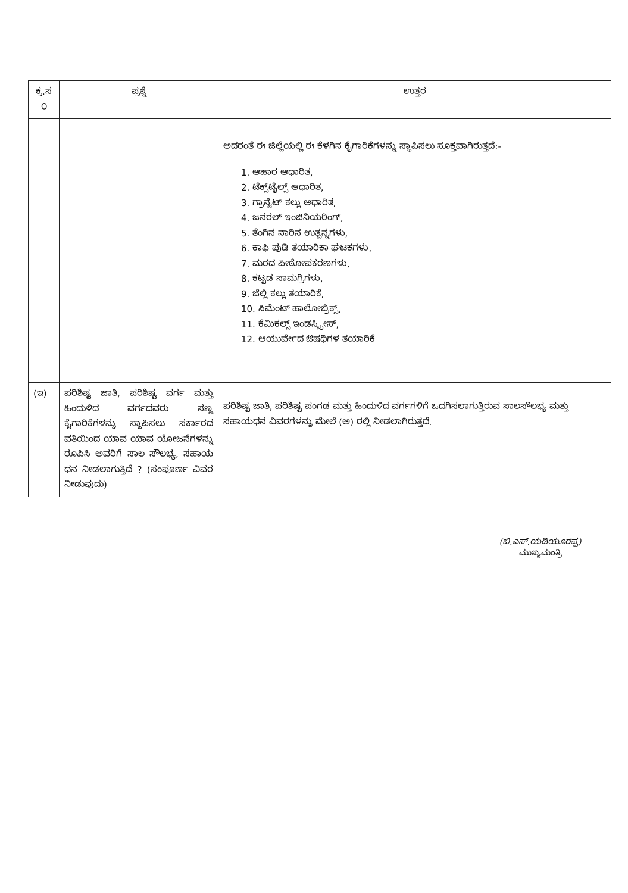| ಕ್ರ.ಸ ೦ | ಪ್ರಶ್ನೆ | ಉತ್ತರ |
| --- | --- | --- |
| | | ಅದರಂತೆ ಈ ಜಿಲ್ಲೆಯಲ್ಲಿ ಈ ಕೆಳಗಿನ ಕೈಗಾರಿಕೆಗಳನ್ನು ಸ್ಥಾಪಿಸಲು ಸೂಕ್ತವಾಗಿರುತ್ತದೆ:- 1. ಆಹಾರ ಆಧಾರಿತ, 2. ಟೆಕ್ಸ್‌ಟೈಲ್ಸ್ ಆಧಾರಿತ, 3. ಗ್ರಾನೈಟ್ ಕಲ್ಲು ಆಧಾರಿತ, 4. ಜನರಲ್ ಇಂಜಿನಿಯರಿಂಗ್, 5. ತೆಂಗಿನ ನಾರಿನ ಉತ್ಪನ್ನಗಳು, 6. ಕಾಫಿ ಪುಡಿ ತಯಾರಿಕಾ ಘಟಕಗಳು, 7. ಮರದ ಪೀಠೋಪಕರಣಗಳು, 8. ಕಟ್ಟಡ ಸಾಮಗ್ರಿಗಳು, 9. ಜೆಲ್ಲಿ ಕಲ್ಲು ತಯಾರಿಕೆ, 10. ಸಿಮೆಂಟ್ ಹಾಲೋಬ್ರಿಕ್ಸ್, 11. ಕೆಮಿಕಲ್ಸ್ ಇಂಡಸ್ಟ್ರೀಸ್, 12. ಆಯುರ್ವೇದ ಔಷಧಿಗಳ ತಯಾರಿಕೆ |
| (ಇ) | ಪರಿಶಿಷ್ಟ ಜಾತಿ, ಪರಿಶಿಷ್ಟ ವರ್ಗ ಮತ್ತು ಹಿಂದುಳಿದ ವರ್ಗದವರು ಸಣ್ಣ ಕೈಗಾರಿಕೆಗಳನ್ನು ಸ್ಥಾಪಿಸಲು ಸರ್ಕಾರದ ವತಿಯಿಂದ ಯಾವ ಯಾವ ಯೋಜನೆಗಳನ್ನು ರೂಪಿಸಿ ಅವರಿಗೆ ಸಾಲ ಸೌಲಭ್ಯ, ಸಹಾಯ ಧನ ನೀಡಲಾಗುತ್ತಿದೆ ? (ಸಂಪೂರ್ಣ ವಿವರ ನೀಡುವುದು) | ಪರಿಶಿಷ್ಟ ಜಾತಿ, ಪರಿಶಿಷ್ಟ ಪಂಗಡ ಮತ್ತು ಹಿಂದುಳಿದ ವರ್ಗಗಳಿಗೆ ಒದಗಿಸಲಾಗುತ್ತಿರುವ ಸಾಲಸೌಲಭ್ಯ ಮತ್ತು ಸಹಾಯಧನ ವಿವರಗಳನ್ನು ಮೇಲೆ (ಅ) ರಲ್ಲಿ ನೀಡಲಾಗಿರುತ್ತದೆ. |
(ಬಿ.ಎಸ್.ಯಡಿಯೂರಪ್ಪ)
ಮುಖ್ಯಮಂತ್ರಿ